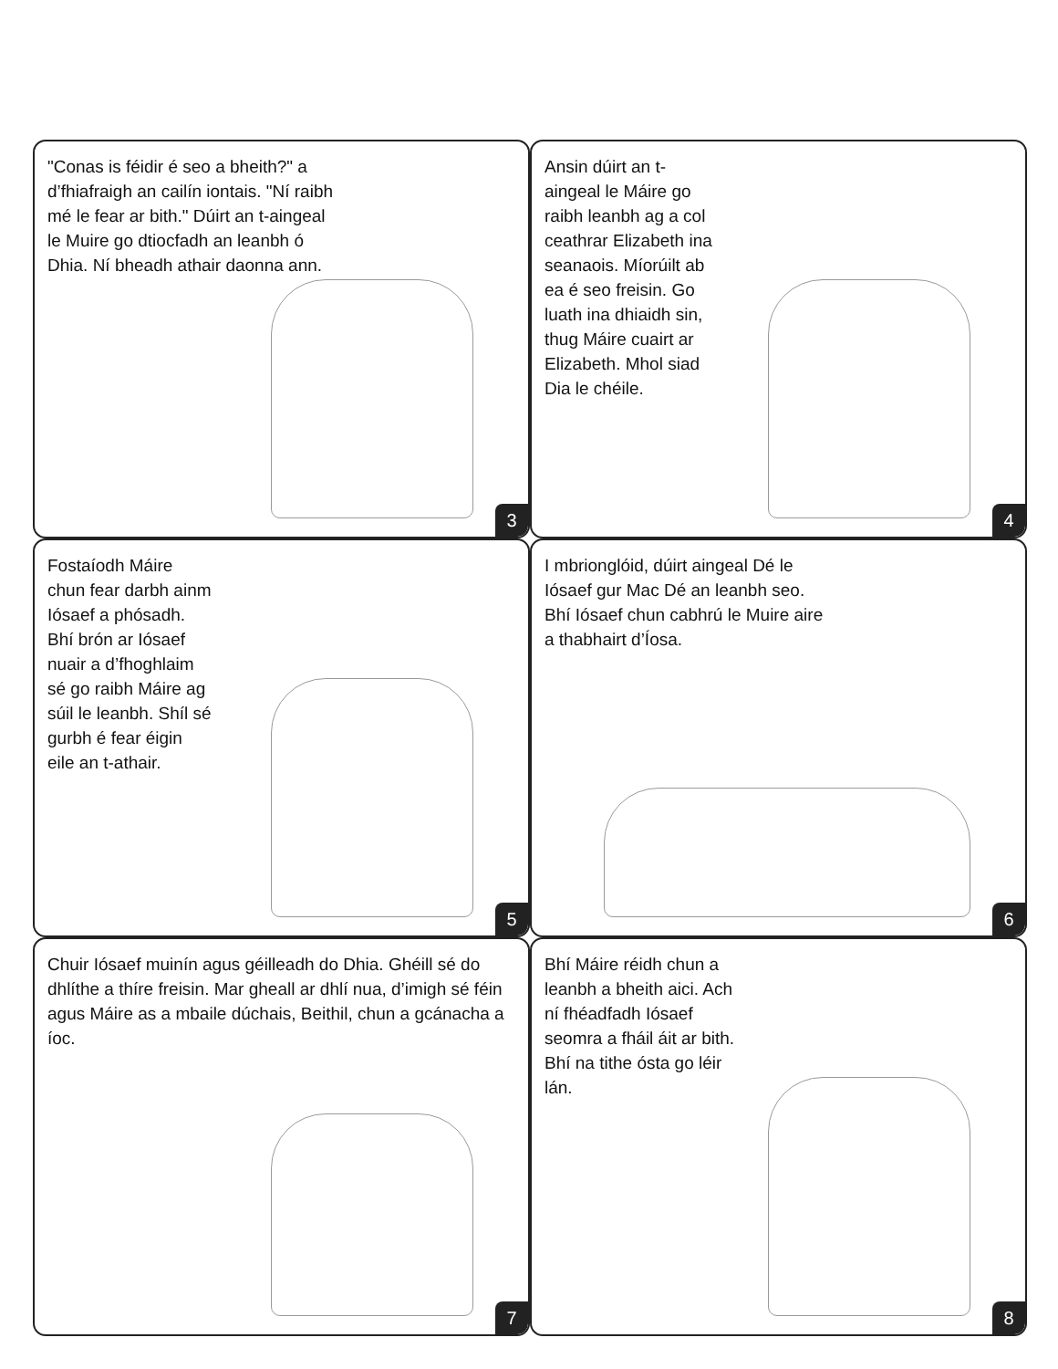"Conas is féidir é seo a bheith?" a d’fhiafraigh an cailín iontais. "Ní raibh mé le fear ar bith." Dúirt an t-aingeal le Muire go dtiocfadh an leanbh ó Dhia. Ní bheadh athair daonna ann.
3
Ansin dúirt an t-aingeal le Máire go raibh leanbh ag a col ceathrar Elizabeth ina seanaois. Míorúilt ab ea é seo freisin. Go luath ina dhiaidh sin, thug Máire cuairt ar Elizabeth. Mhol siad Dia le chéile.
4
Fostaíodh Máire chun fear darbh ainm Iósaef a phósadh. Bhí brón ar Iósaef nuair a d’fhoghlaim sé go raibh Máire ag súil le leanbh. Shíl sé gurbh é fear éigin eile an t-athair.
5
I mbrionglóid, dúirt aingeal Dé le Iósaef gur Mac Dé an leanbh seo. Bhí Iósaef chun cabhrú le Muire aire a thabhairt d’Íosa.
6
Chuir Iósaef muinín agus géilleadh do Dhia. Ghéill sé do dhlíthe a thíre freisin. Mar gheall ar dhlí nua, d’imigh sé féin agus Máire as a mbaile dúchais, Beithil, chun a gcánacha a íoc.
7
Bhí Máire réidh chun a leanbh a bheith aici. Ach ní fhéadfadh Iósaef seomra a fháil áit ar bith. Bhí na tithe ósta go léir lán.
8